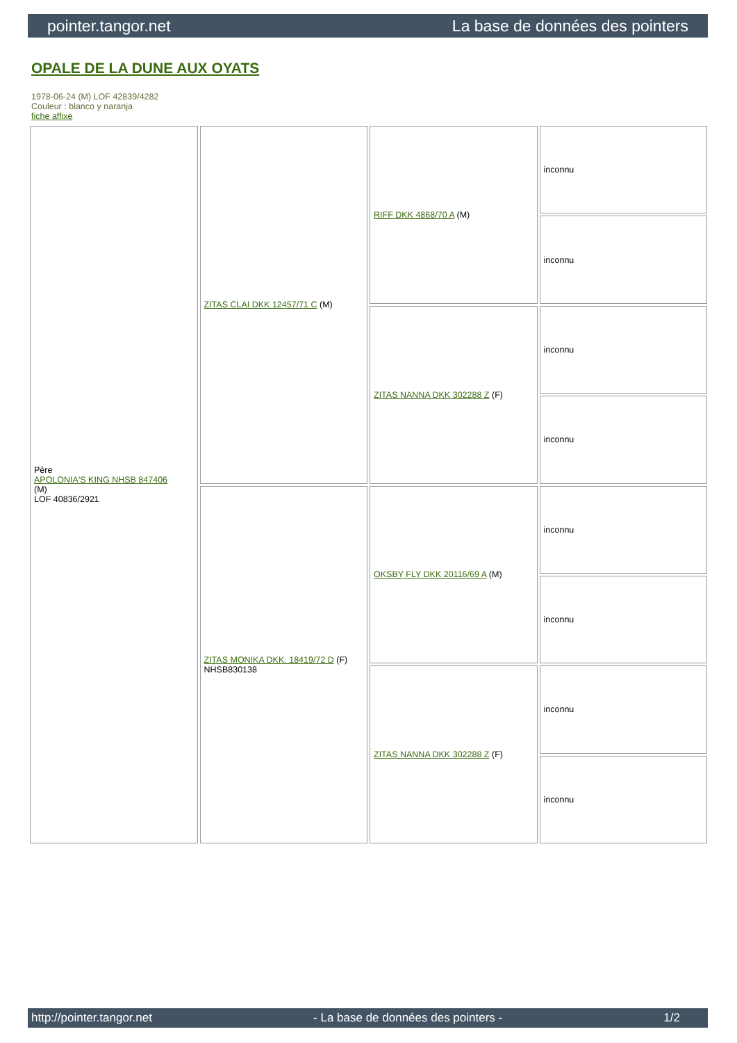pointer.tangor.net La base de données des pointers
OPALE DE LA DUNE AUX OYATS
1978-06-24 (M) LOF 42839/4282
Couleur : blanco y naranja
fiche affixe
| Père APOLONIA'S KING NHSB 847406 (M) LOF 40836/2921 | ZITAS CLAI DKK 12457/71 C (M) | RIFF DKK 4868/70 A (M) | inconnu |
| | | | inconnu |
| | | ZITAS NANNA DKK 302288 Z (F) | inconnu |
| | | | inconnu |
| | ZITAS MONIKA DKK. 18419/72 D (F) NHSB830138 | OKSBY FLY DKK 20116/69 A (M) | inconnu |
| | | | inconnu |
| | | ZITAS NANNA DKK 302288 Z (F) | inconnu |
| | | | inconnu |
http://pointer.tangor.net - La base de données des pointers - 1/2